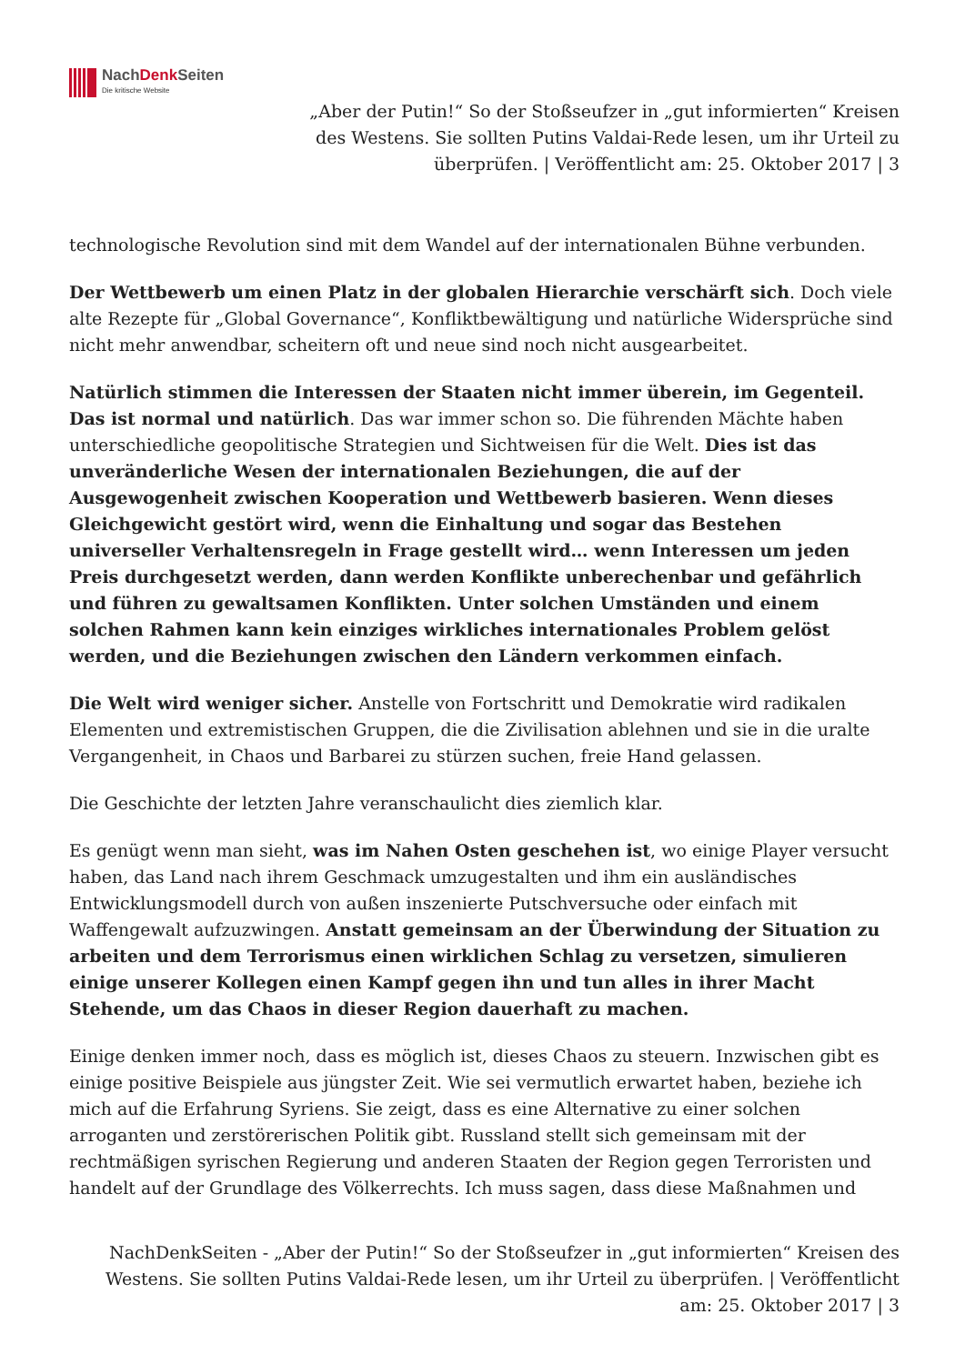NachDenk Seiten
Die kritische Website
„Aber der Putin!“ So der Stoßseufzer in „gut informierten“ Kreisen des Westens. Sie sollten Putins Valdai-Rede lesen, um ihr Urteil zu überprüfen. | Veröffentlicht am: 25. Oktober 2017 | 3
technologische Revolution sind mit dem Wandel auf der internationalen Bühne verbunden.
Der Wettbewerb um einen Platz in der globalen Hierarchie verschärft sich. Doch viele alte Rezepte für „Global Governance“, Konfliktbewältigung und natürliche Widersprüche sind nicht mehr anwendbar, scheitern oft und neue sind noch nicht ausgearbeitet.
Natürlich stimmen die Interessen der Staaten nicht immer überein, im Gegenteil. Das ist normal und natürlich. Das war immer schon so. Die führenden Mächte haben unterschiedliche geopolitische Strategien und Sichtweisen für die Welt. Dies ist das unveränderliche Wesen der internationalen Beziehungen, die auf der Ausgewogenheit zwischen Kooperation und Wettbewerb basieren. Wenn dieses Gleichgewicht gestört wird, wenn die Einhaltung und sogar das Bestehen universeller Verhaltensregeln in Frage gestellt wird… wenn Interessen um jeden Preis durchgesetzt werden, dann werden Konflikte unberechenbar und gefährlich und führen zu gewaltsamen Konflikten. Unter solchen Umständen und einem solchen Rahmen kann kein einziges wirkliches internationales Problem gelöst werden, und die Beziehungen zwischen den Ländern verkommen einfach.
Die Welt wird weniger sicher. Anstelle von Fortschritt und Demokratie wird radikalen Elementen und extremistischen Gruppen, die die Zivilisation ablehnen und sie in die uralte Vergangenheit, in Chaos und Barbarei zu stürzen suchen, freie Hand gelassen.
Die Geschichte der letzten Jahre veranschaulicht dies ziemlich klar.
Es genügt wenn man sieht, was im Nahen Osten geschehen ist, wo einige Player versucht haben, das Land nach ihrem Geschmack umzugestalten und ihm ein ausländisches Entwicklungsmodell durch von außen inszenierte Putschversuche oder einfach mit Waffengewalt aufzuzwingen. Anstatt gemeinsam an der Überwindung der Situation zu arbeiten und dem Terrorismus einen wirklichen Schlag zu versetzen, simulieren einige unserer Kollegen einen Kampf gegen ihn und tun alles in ihrer Macht Stehende, um das Chaos in dieser Region dauerhaft zu machen.
Einige denken immer noch, dass es möglich ist, dieses Chaos zu steuern. Inzwischen gibt es einige positive Beispiele aus jüngster Zeit. Wie sei vermutlich erwartet haben, beziehe ich mich auf die Erfahrung Syriens. Sie zeigt, dass es eine Alternative zu einer solchen arroganten und zerstörerischen Politik gibt. Russland stellt sich gemeinsam mit der rechtmäßigen syrischen Regierung und anderen Staaten der Region gegen Terroristen und handelt auf der Grundlage des Völkerrechts. Ich muss sagen, dass diese Maßnahmen und
NachDenkSeiten - „Aber der Putin!“ So der Stoßseufzer in „gut informierten“ Kreisen des Westens. Sie sollten Putins Valdai-Rede lesen, um ihr Urteil zu überprüfen. | Veröffentlicht am: 25. Oktober 2017 | 3